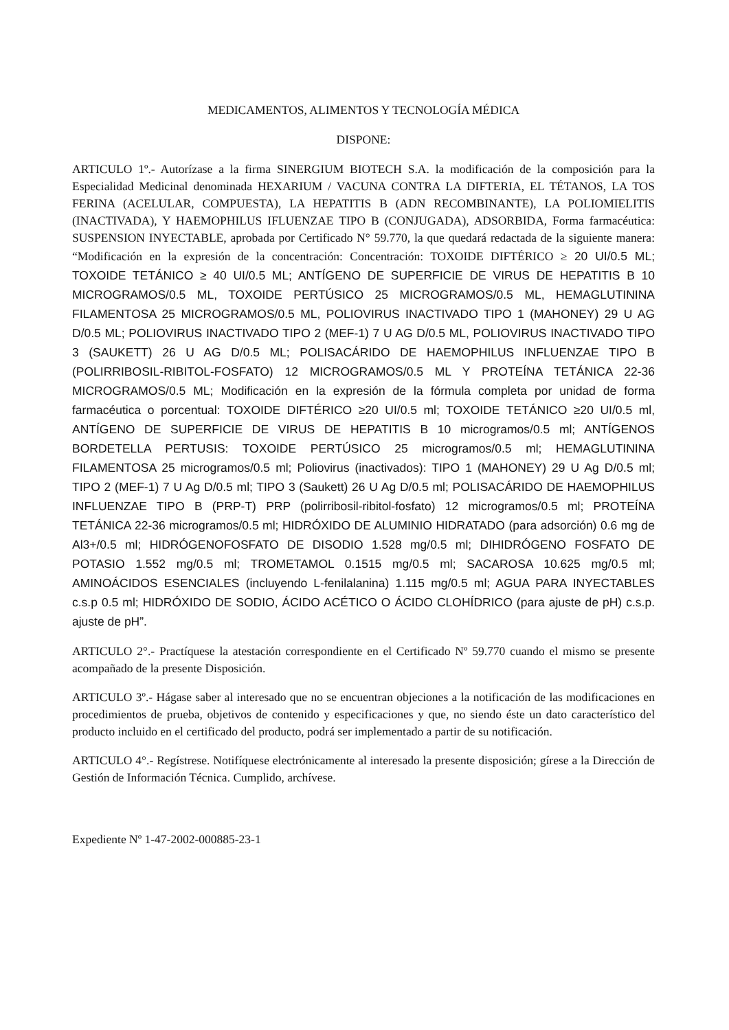MEDICAMENTOS, ALIMENTOS Y TECNOLOGÍA MÉDICA
DISPONE:
ARTICULO 1º.- Autorízase a la firma SINERGIUM BIOTECH S.A. la modificación de la composición para la Especialidad Medicinal denominada HEXARIUM / VACUNA CONTRA LA DIFTERIA, EL TÉTANOS, LA TOS FERINA (ACELULAR, COMPUESTA), LA HEPATITIS B (ADN RECOMBINANTE), LA POLIOMIELITIS (INACTIVADA), Y HAEMOPHILUS IFLUENZAE TIPO B (CONJUGADA), ADSORBIDA, Forma farmacéutica: SUSPENSION INYECTABLE, aprobada por Certificado N° 59.770, la que quedará redactada de la siguiente manera: “Modificación en la expresión de la concentración: Concentración: TOXOIDE DIFTÉRICO ≥ 20 UI/0.5 ML; TOXOIDE TETÁNICO ≥ 40 UI/0.5 ML; ANTÍGENO DE SUPERFICIE DE VIRUS DE HEPATITIS B 10 MICROGRAMOS/0.5 ML, TOXOIDE PERTÚSICO 25 MICROGRAMOS/0.5 ML, HEMAGLUTININA FILAMENTOSA 25 MICROGRAMOS/0.5 ML, POLIOVIRUS INACTIVADO TIPO 1 (MAHONEY) 29 U AG D/0.5 ML; POLIOVIRUS INACTIVADO TIPO 2 (MEF-1) 7 U AG D/0.5 ML, POLIOVIRUS INACTIVADO TIPO 3 (SAUKETT) 26 U AG D/0.5 ML; POLISACÁRIDO DE HAEMOPHILUS INFLUENZAE TIPO B (POLIRRIBOSIL-RIBITOL-FOSFATO) 12 MICROGRAMOS/0.5 ML Y PROTEÍNA TETÁNICA 22-36 MICROGRAMOS/0.5 ML; Modificación en la expresión de la fórmula completa por unidad de forma farmacéutica o porcentual: TOXOIDE DIFTÉRICO ≥20 UI/0.5 ml; TOXOIDE TETÁNICO ≥20 UI/0.5 ml, ANTÍGENO DE SUPERFICIE DE VIRUS DE HEPATITIS B 10 microgramos/0.5 ml; ANTÍGENOS BORDETELLA PERTUSIS: TOXOIDE PERTÚSICO 25 microgramos/0.5 ml; HEMAGLUTININA FILAMENTOSA 25 microgramos/0.5 ml; Poliovirus (inactivados): TIPO 1 (MAHONEY) 29 U Ag D/0.5 ml; TIPO 2 (MEF-1) 7 U Ag D/0.5 ml; TIPO 3 (Saukett) 26 U Ag D/0.5 ml; POLISACÁRIDO DE HAEMOPHILUS INFLUENZAE TIPO B (PRP-T) PRP (polirribosil-ribitol-fosfato) 12 microgramos/0.5 ml; PROTEÍNA TETÁNICA 22-36 microgramos/0.5 ml; HIDRÓXIDO DE ALUMINIO HIDRATADO (para adsorción) 0.6 mg de Al3+/0.5 ml; HIDRÓGENOFOSFATO DE DISODIO 1.528 mg/0.5 ml; DIHIDRÓGENO FOSFATO DE POTASIO 1.552 mg/0.5 ml; TROMETAMOL 0.1515 mg/0.5 ml; SACAROSA 10.625 mg/0.5 ml; AMINOÁCIDOS ESENCIALES (incluyendo L-fenilalanina) 1.115 mg/0.5 ml; AGUA PARA INYECTABLES c.s.p 0.5 ml; HIDRÓXIDO DE SODIO, ÁCIDO ACÉTICO O ÁCIDO CLOHÍDRICO (para ajuste de pH) c.s.p. ajuste de pH”.
ARTICULO 2°.- Practíquese la atestación correspondiente en el Certificado Nº 59.770 cuando el mismo se presente acompañado de la presente Disposición.
ARTICULO 3º.- Hágase saber al interesado que no se encuentran objeciones a la notificación de las modificaciones en procedimientos de prueba, objetivos de contenido y especificaciones y que, no siendo éste un dato característico del producto incluido en el certificado del producto, podrá ser implementado a partir de su notificación.
ARTICULO 4°.- Regístrese. Notifíquese electrónicamente al interesado la presente disposición; gírese a la Dirección de Gestión de Información Técnica. Cumplido, archívese.
Expediente Nº 1-47-2002-000885-23-1